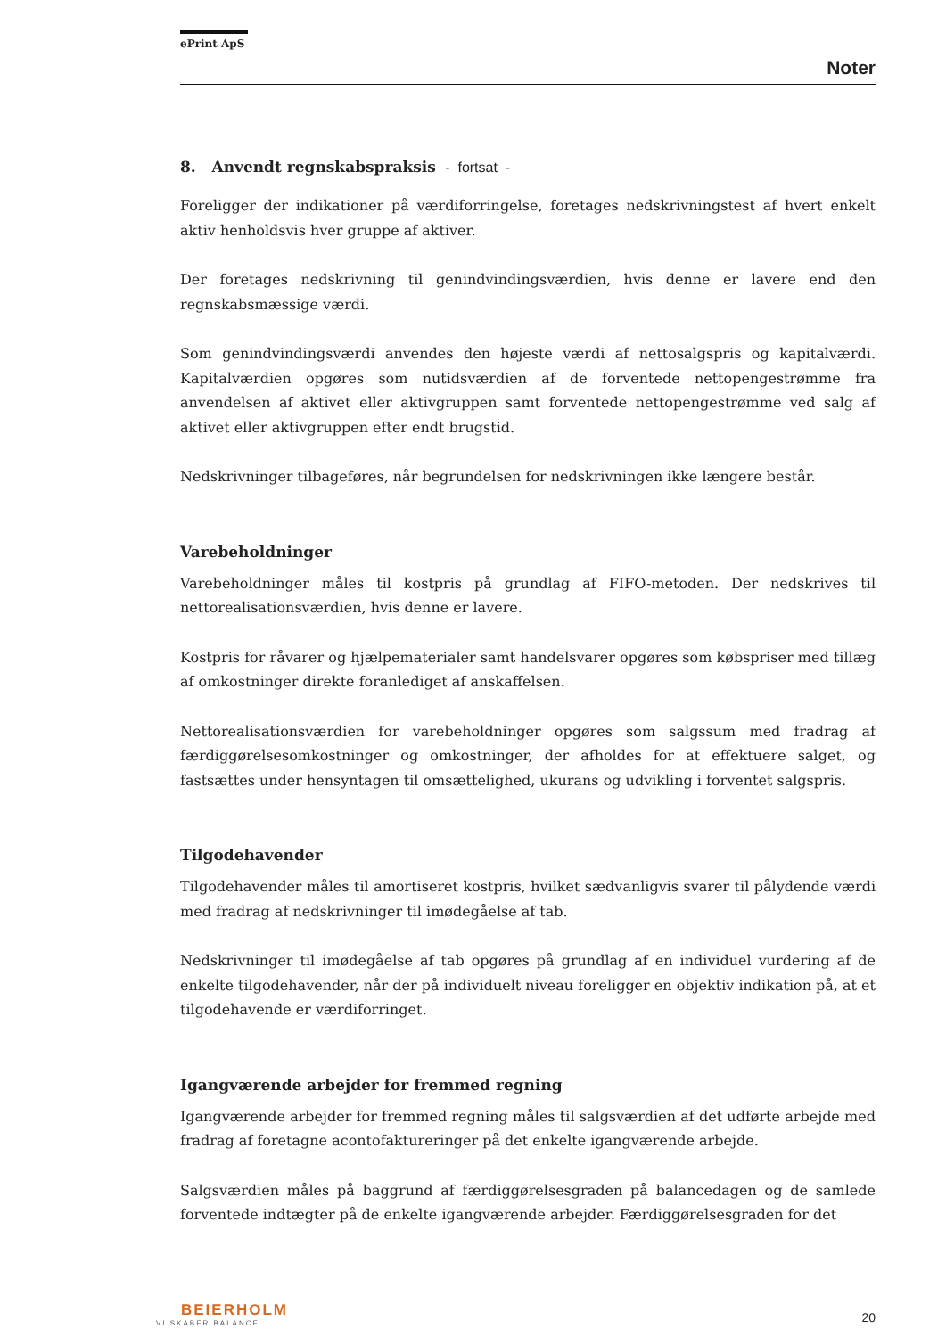ePrint ApS
Noter
8. Anvendt regnskabspraksis - fortsat -
Foreligger der indikationer på værdiforringelse, foretages nedskrivningstest af hvert enkelt aktiv henholdsvis hver gruppe af aktiver.
Der foretages nedskrivning til genindvindingsværdien, hvis denne er lavere end den regnskabsmæssige værdi.
Som genindvindingsværdi anvendes den højeste værdi af nettosalgspris og kapitalværdi. Kapitalværdien opgøres som nutidsværdien af de forventede nettopengestrømme fra anvendelsen af aktivet eller aktivgruppen samt forventede nettopengestrømme ved salg af aktivet eller aktivgruppen efter endt brugstid.
Nedskrivninger tilbageføres, når begrundelsen for nedskrivningen ikke længere består.
Varebeholdninger
Varebeholdninger måles til kostpris på grundlag af FIFO-metoden. Der nedskrives til nettorealisationsværdien, hvis denne er lavere.
Kostpris for råvarer og hjælpematerialer samt handelsvarer opgøres som købspriser med tillæg af omkostninger direkte foranlediget af anskaffelsen.
Nettorealisationsværdien for varebeholdninger opgøres som salgssum med fradrag af færdiggørelsesomkostninger og omkostninger, der afholdes for at effektuere salget, og fastsættes under hensyntagen til omsættelighed, ukurans og udvikling i forventet salgspris.
Tilgodehavender
Tilgodehavender måles til amortiseret kostpris, hvilket sædvanligvis svarer til pålydende værdi med fradrag af nedskrivninger til imødegåelse af tab.
Nedskrivninger til imødegåelse af tab opgøres på grundlag af en individuel vurdering af de enkelte tilgodehavender, når der på individuelt niveau foreligger en objektiv indikation på, at et tilgodehavende er værdiforringet.
Igangværende arbejder for fremmed regning
Igangværende arbejder for fremmed regning måles til salgsværdien af det udførte arbejde med fradrag af foretagne acontofaktureringer på det enkelte igangværende arbejde.
Salgsværdien måles på baggrund af færdiggørelsesgraden på balancedagen og de samlede forventede indtægter på de enkelte igangværende arbejder. Færdiggørelsesgraden for det
BEIERHOLM
VI SKABER BALANCE
20